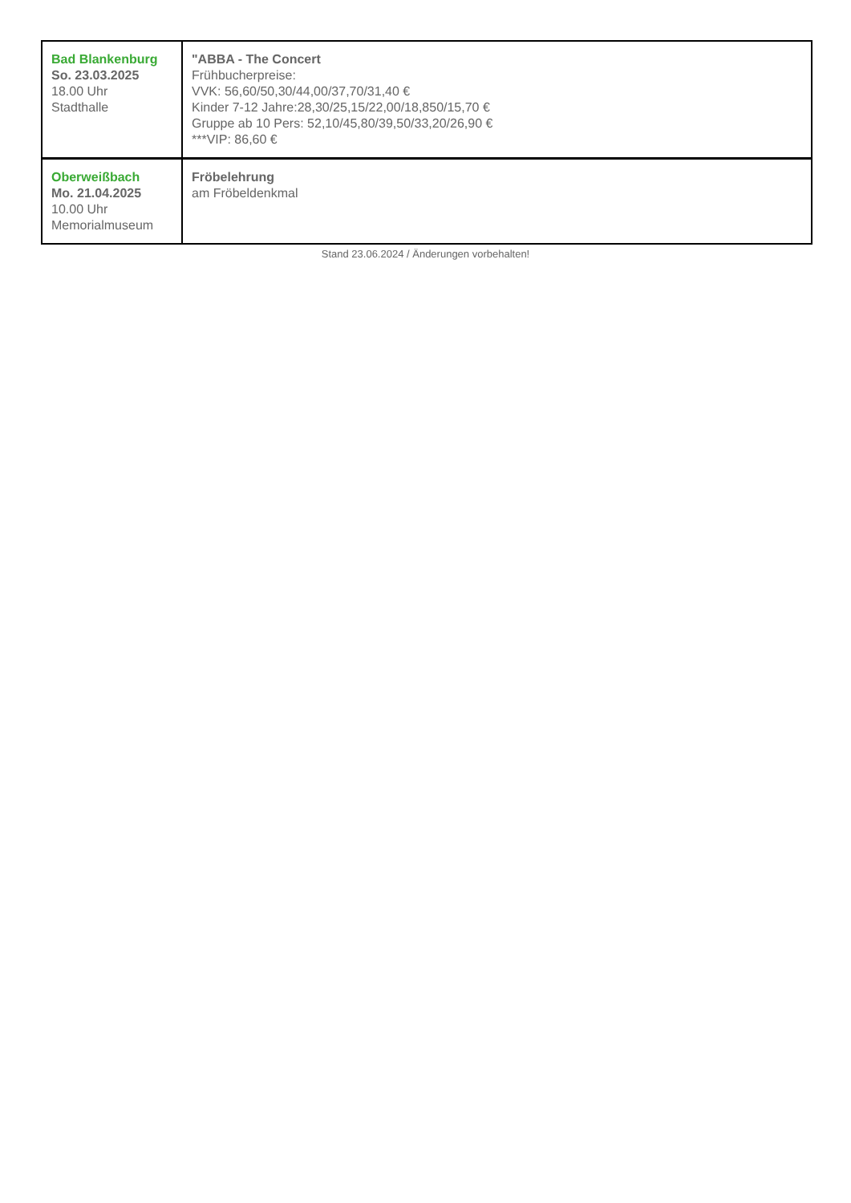| Bad Blankenburg So. 23.03.2025 18.00 Uhr Stadthalle | "ABBA - The Concert Frühbucherpreise: VVK: 56,60/50,30/44,00/37,70/31,40 € Kinder 7-12 Jahre:28,30/25,15/22,00/18,850/15,70 € Gruppe ab 10 Pers: 52,10/45,80/39,50/33,20/26,90 € ***VIP: 86,60 € |
| Oberweißbach Mo. 21.04.2025 10.00 Uhr Memorialmuseum | Fröbelehrung am Fröbeldenkmal |
Stand 23.06.2024 / Änderungen vorbehalten!